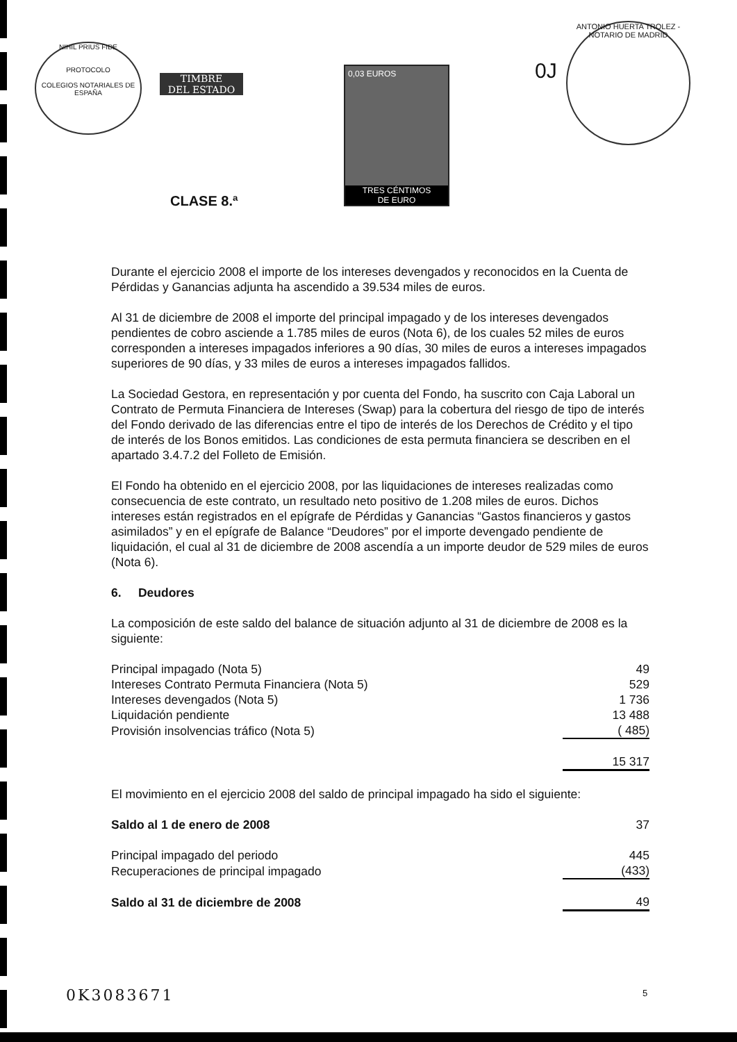NIHIL PRIUS FIDE
PROTOCOLO
COLEGIOS NOTARIALES DE ESPAÑA
TIMBRE
DEL ESTADO
CLASE 8.ª
0,03 EUROS
TRES CÉNTIMOS
DE EURO
0J
ANTONIO HUERTA TROLEZ - NOTARIO DE MADRID
Durante el ejercicio 2008 el importe de los intereses devengados y reconocidos en la Cuenta de Pérdidas y Ganancias adjunta ha ascendido a 39.534 miles de euros.
Al 31 de diciembre de 2008 el importe del principal impagado y de los intereses devengados pendientes de cobro asciende a 1.785 miles de euros (Nota 6), de los cuales 52 miles de euros corresponden a intereses impagados inferiores a 90 días, 30 miles de euros a intereses impagados superiores de 90 días, y 33 miles de euros a intereses impagados fallidos.
La Sociedad Gestora, en representación y por cuenta del Fondo, ha suscrito con Caja Laboral un Contrato de Permuta Financiera de Intereses (Swap) para la cobertura del riesgo de tipo de interés del Fondo derivado de las diferencias entre el tipo de interés de los Derechos de Crédito y el tipo de interés de los Bonos emitidos. Las condiciones de esta permuta financiera se describen en el apartado 3.4.7.2 del Folleto de Emisión.
El Fondo ha obtenido en el ejercicio 2008, por las liquidaciones de intereses realizadas como consecuencia de este contrato, un resultado neto positivo de 1.208 miles de euros. Dichos intereses están registrados en el epígrafe de Pérdidas y Ganancias “Gastos financieros y gastos asimilados” y en el epígrafe de Balance “Deudores” por el importe devengado pendiente de liquidación, el cual al 31 de diciembre de 2008 ascendía a un importe deudor de 529 miles de euros (Nota 6).
6. Deudores
La composición de este saldo del balance de situación adjunto al 31 de diciembre de 2008 es la siguiente:
| Principal impagado (Nota 5) | 49 |
| Intereses Contrato Permuta Financiera (Nota 5) | 529 |
| Intereses devengados (Nota 5) | 1 736 |
| Liquidación pendiente | 13 488 |
| Provisión insolvencias tráfico (Nota 5) | ( 485) |
| | 15 317 |
El movimiento en el ejercicio 2008 del saldo de principal impagado ha sido el siguiente:
| Saldo al 1 de enero de 2008 | 37 |
| Principal impagado del periodo | 445 |
| Recuperaciones de principal impagado | (433) |
| Saldo al 31 de diciembre de 2008 | 49 |
0K3083671 5